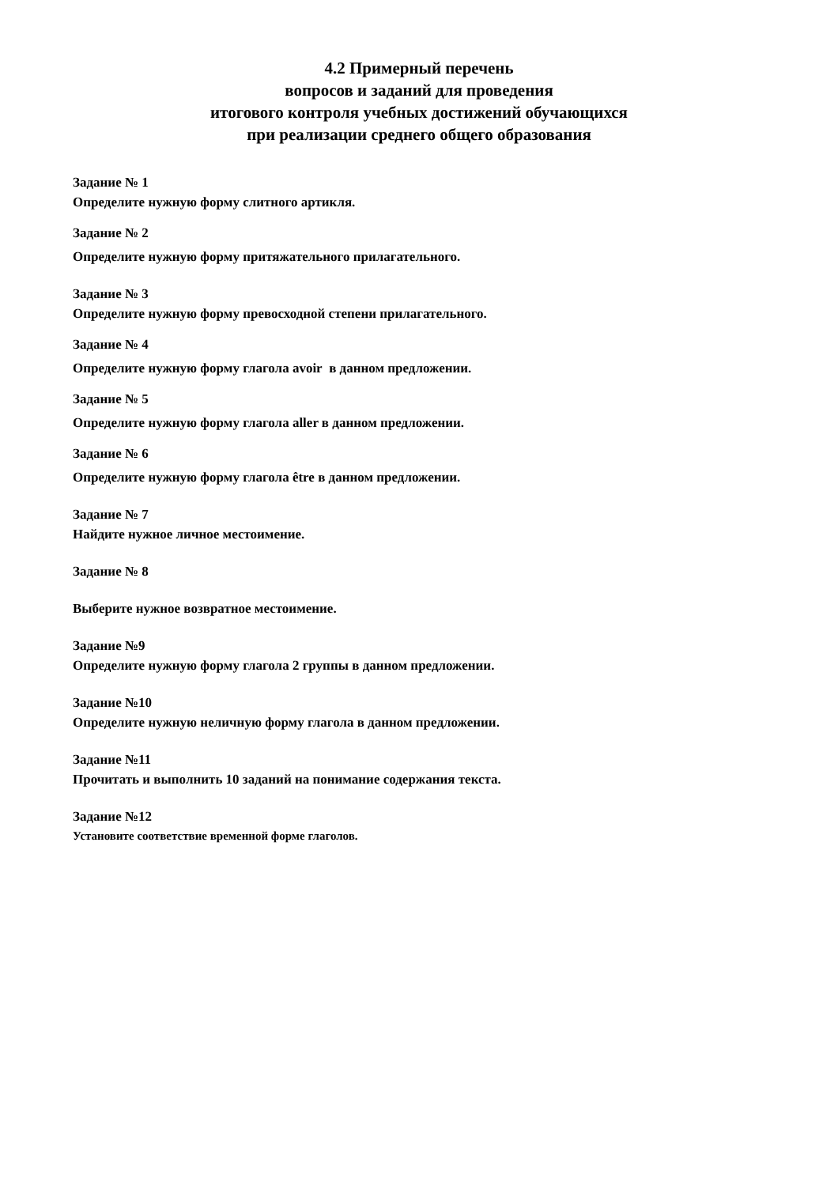4.2 Примерный перечень
вопросов и заданий для проведения
итогового контроля учебных достижений обучающихся
при реализации среднего общего образования
Задание № 1
Определите нужную форму слитного артикля.
Задание № 2
Определите нужную форму притяжательного прилагательного.
Задание № 3
Определите нужную форму превосходной степени прилагательного.
Задание № 4
Определите нужную форму глагола avoir в данном предложении.
Задание № 5
Определите нужную форму глагола aller в данном предложении.
Задание № 6
Определите нужную форму глагола être в данном предложении.
Задание № 7
Найдите нужное личное местоимение.
Задание № 8
Выберите нужное возвратное местоимение.
Задание №9
Определите нужную форму глагола 2 группы в данном предложении.
Задание №10
Определите нужную неличную форму глагола в данном предложении.
Задание №11
Прочитать и выполнить 10 заданий на понимание содержания текста.
Задание №12
Установите соответствие временной форме глаголов.